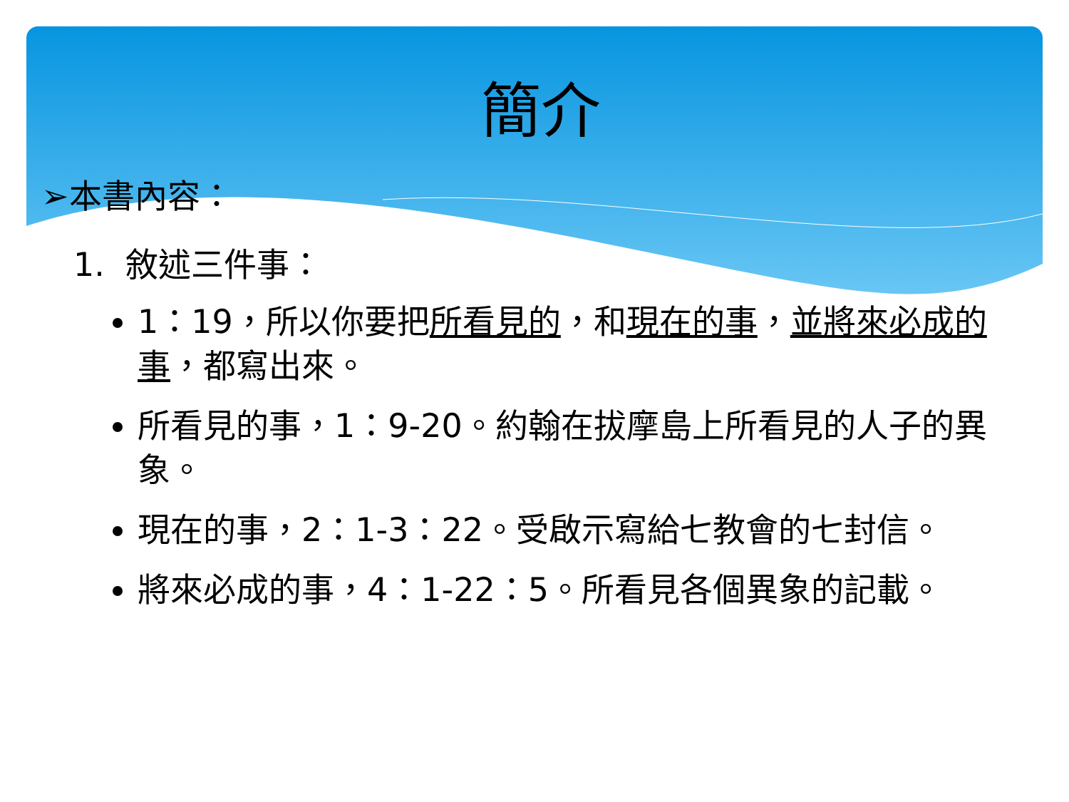簡介
➢本書內容：
1. 敘述三件事：
1：19，所以你要把所看見的，和現在的事，並將來必成的事，都寫出來。
所看見的事，1：9-20。約翰在拔摩島上所看見的人子的異象。
現在的事，2：1-3：22。受啟示寫給七教會的七封信。
將來必成的事，4：1-22：5。所看見各個異象的記載。